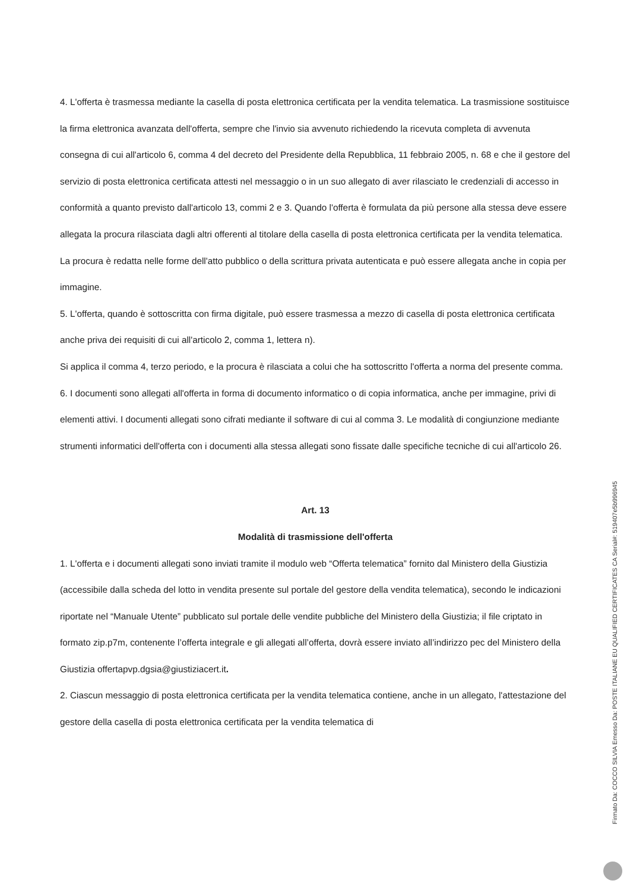4. L'offerta è trasmessa mediante la casella di posta elettronica certificata per la vendita telematica. La trasmissione sostituisce la firma elettronica avanzata dell'offerta, sempre che l'invio sia avvenuto richiedendo la ricevuta completa di avvenuta consegna di cui all'articolo 6, comma 4 del decreto del Presidente della Repubblica, 11 febbraio 2005, n. 68 e che il gestore del servizio di posta elettronica certificata attesti nel messaggio o in un suo allegato di aver rilasciato le credenziali di accesso in conformità a quanto previsto dall'articolo 13, commi 2 e 3. Quando l'offerta è formulata da più persone alla stessa deve essere allegata la procura rilasciata dagli altri offerenti al titolare della casella di posta elettronica certificata per la vendita telematica. La procura è redatta nelle forme dell'atto pubblico o della scrittura privata autenticata e può essere allegata anche in copia per immagine.
5. L'offerta, quando è sottoscritta con firma digitale, può essere trasmessa a mezzo di casella di posta elettronica certificata anche priva dei requisiti di cui all'articolo 2, comma 1, lettera n).
Si applica il comma 4, terzo periodo, e la procura è rilasciata a colui che ha sottoscritto l'offerta a norma del presente comma.
6. I documenti sono allegati all'offerta in forma di documento informatico o di copia informatica, anche per immagine, privi di elementi attivi. I documenti allegati sono cifrati mediante il software di cui al comma 3. Le modalità di congiunzione mediante strumenti informatici dell'offerta con i documenti alla stessa allegati sono fissate dalle specifiche tecniche di cui all'articolo 26.
Art. 13
Modalità di trasmissione dell'offerta
1. L'offerta e i documenti allegati sono inviati tramite il modulo web “Offerta telematica” fornito dal Ministero della Giustizia (accessibile dalla scheda del lotto in vendita presente sul portale del gestore della vendita telematica), secondo le indicazioni riportate nel “Manuale Utente” pubblicato sul portale delle vendite pubbliche del Ministero della Giustizia; il file criptato in formato zip.p7m, contenente l’offerta integrale e gli allegati all’offerta, dovrà essere inviato all’indirizzo pec del Ministero della Giustizia offertapvp.dgsia@giustiziacert.it.
2. Ciascun messaggio di posta elettronica certificata per la vendita telematica contiene, anche in un allegato, l'attestazione del gestore della casella di posta elettronica certificata per la vendita telematica di
Firmato Da: COCCO SILVIA Emesso Da: POSTE ITALIANE EU QUALIFIED CERTIFICATES CA Serial#: 519407e5b996945